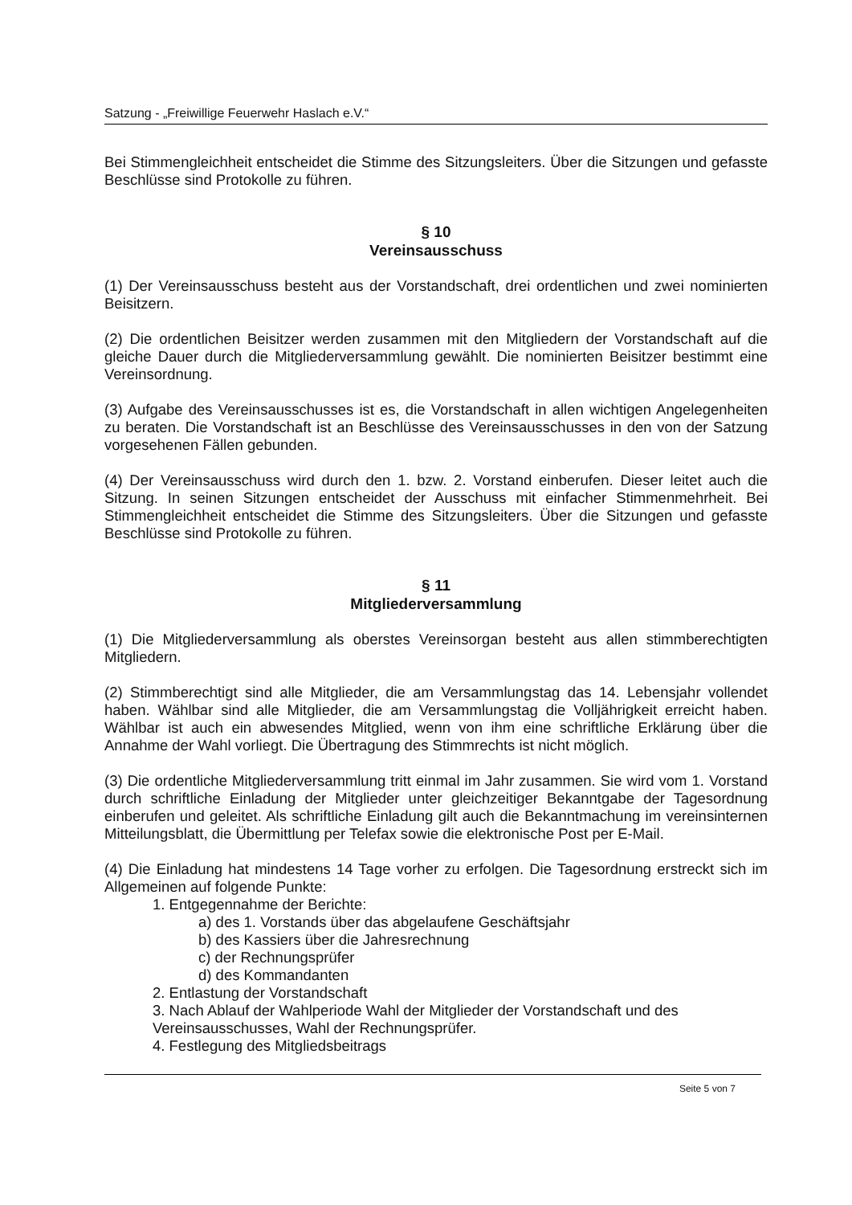Satzung - „Freiwillige Feuerwehr Haslach e.V.“
Bei Stimmengleichheit entscheidet die Stimme des Sitzungsleiters. Über die Sitzungen und gefasste Beschlüsse sind Protokolle zu führen.
§ 10
Vereinsausschuss
(1) Der Vereinsausschuss besteht aus der Vorstandschaft, drei ordentlichen und zwei nominierten Beisitzern.
(2) Die ordentlichen Beisitzer werden zusammen mit den Mitgliedern der Vorstandschaft auf die gleiche Dauer durch die Mitgliederversammlung gewählt. Die nominierten Beisitzer bestimmt eine Vereinsordnung.
(3) Aufgabe des Vereinsausschusses ist es, die Vorstandschaft in allen wichtigen Angelegenheiten zu beraten. Die Vorstandschaft ist an Beschlüsse des Vereinsausschusses in den von der Satzung vorgesehenen Fällen gebunden.
(4) Der Vereinsausschuss wird durch den 1. bzw. 2. Vorstand einberufen. Dieser leitet auch die Sitzung. In seinen Sitzungen entscheidet der Ausschuss mit einfacher Stimmenmehrheit. Bei Stimmengleichheit entscheidet die Stimme des Sitzungsleiters. Über die Sitzungen und gefasste Beschlüsse sind Protokolle zu führen.
§ 11
Mitgliederversammlung
(1) Die Mitgliederversammlung als oberstes Vereinsorgan besteht aus allen stimmberechtigten Mitgliedern.
(2) Stimmberechtigt sind alle Mitglieder, die am Versammlungstag das 14. Lebensjahr vollendet haben. Wählbar sind alle Mitglieder, die am Versammlungstag die Volljährigkeit erreicht haben. Wählbar ist auch ein abwesendes Mitglied, wenn von ihm eine schriftliche Erklärung über die Annahme der Wahl vorliegt. Die Übertragung des Stimmrechts ist nicht möglich.
(3) Die ordentliche Mitgliederversammlung tritt einmal im Jahr zusammen. Sie wird vom 1. Vorstand durch schriftliche Einladung der Mitglieder unter gleichzeitiger Bekanntgabe der Tagesordnung einberufen und geleitet. Als schriftliche Einladung gilt auch die Bekanntmachung im vereinsinternen Mitteilungsblatt, die Übermittlung per Telefax sowie die elektronische Post per E-Mail.
(4) Die Einladung hat mindestens 14 Tage vorher zu erfolgen. Die Tagesordnung erstreckt sich im Allgemeinen auf folgende Punkte:
1. Entgegennahme der Berichte:
a) des 1. Vorstands über das abgelaufene Geschäftsjahr
b) des Kassiers über die Jahresrechnung
c) der Rechnungsprüfer
d) des Kommandanten
2. Entlastung der Vorstandschaft
3. Nach Ablauf der Wahlperiode Wahl der Mitglieder der Vorstandschaft und des Vereinsausschusses, Wahl der Rechnungsprüfer.
4. Festlegung des Mitgliedsbeitrags
Seite 5 von 7